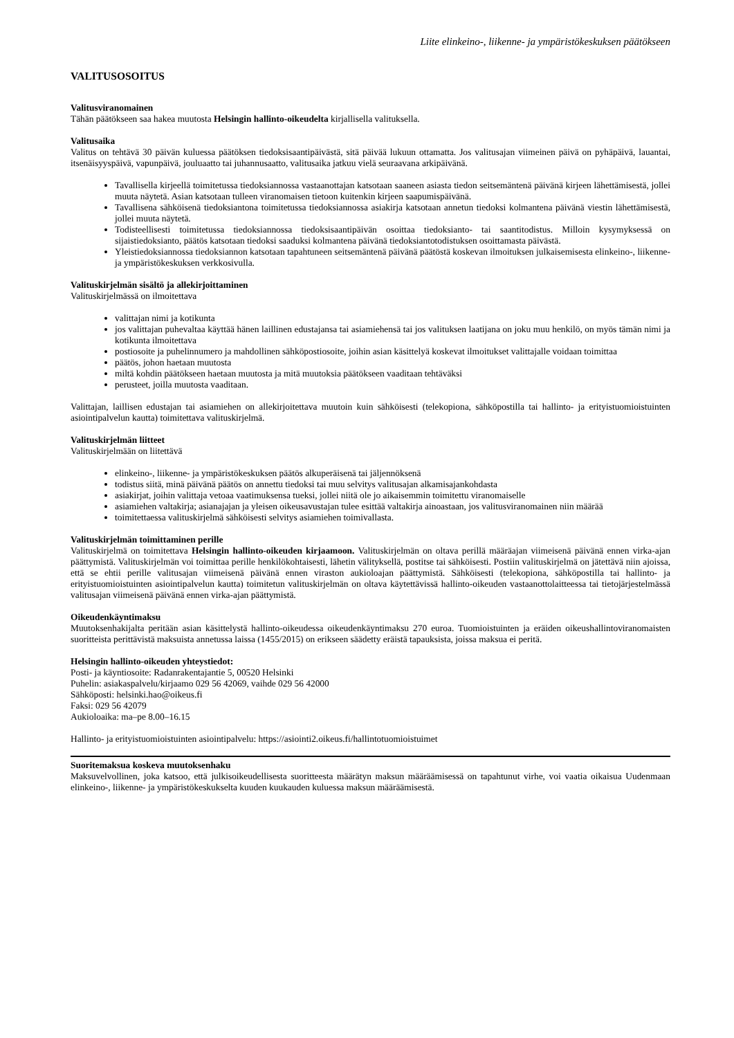Liite elinkeino-, liikenne- ja ympäristökeskuksen päätökseen
VALITUSOSOITUS
Valitusviranomainen
Tähän päätökseen saa hakea muutosta Helsingin hallinto-oikeudelta kirjallisella valituksella.
Valitusaika
Valitus on tehtävä 30 päivän kuluessa päätöksen tiedoksisaantipäivästä, sitä päivää lukuun ottamatta. Jos valitusajan viimeinen päivä on pyhäpäivä, lauantai, itsenäisyyspäivä, vapunpäivä, jouluaatto tai juhannusaatto, valitusaika jatkuu vielä seuraavana arkipäivänä.
Tavallisella kirjeellä toimitetussa tiedoksiannossa vastaanottajan katsotaan saaneen asiasta tiedon seitsemäntenä päivänä kirjeen lähettämisestä, jollei muuta näytetä. Asian katsotaan tulleen viranomaisen tietoon kuitenkin kirjeen saapumispäivänä.
Tavallisena sähköisenä tiedoksiantona toimitetussa tiedoksiannossa asiakirja katsotaan annetun tiedoksi kolmantena päivänä viestin lähettämisestä, jollei muuta näytetä.
Todisteellisesti toimitetussa tiedoksiannossa tiedoksisaantipäivän osoittaa tiedoksianto- tai saantitodistus. Milloin kysymyksessä on sijaistiedoksianto, päätös katsotaan tiedoksi saaduksi kolmantena päivänä tiedoksiantotodistuksen osoittamasta päivästä.
Yleistiedoksiannossa tiedoksiannon katsotaan tapahtuneen seitsemäntenä päivänä päätöstä koskevan ilmoituksen julkaisemisesta elinkeino-, liikenne- ja ympäristökeskuksen verkkosivulla.
Valituskirjelmän sisältö ja allekirjoittaminen
Valituskirjelmässä on ilmoitettava
valittajan nimi ja kotikunta
jos valittajan puhevaltaa käyttää hänen laillinen edustajansa tai asiamiehensä tai jos valituksen laatijana on joku muu henkilö, on myös tämän nimi ja kotikunta ilmoitettava
postiosoite ja puhelinnumero ja mahdollinen sähköpostiosoite, joihin asian käsittelyä koskevat ilmoitukset valittajalle voidaan toimittaa
päätös, johon haetaan muutosta
miltä kohdin päätökseen haetaan muutosta ja mitä muutoksia päätökseen vaaditaan tehtäväksi
perusteet, joilla muutosta vaaditaan.
Valittajan, laillisen edustajan tai asiamiehen on allekirjoitettava muutoin kuin sähköisesti (telekopiona, sähköpostilla tai hallinto- ja erityistuomioistuinten asiointipalvelun kautta) toimitettava valituskirjelmä.
Valituskirjelmän liitteet
Valituskirjelmään on liitettävä
elinkeino-, liikenne- ja ympäristökeskuksen päätös alkuperäisenä tai jäljennöksenä
todistus siitä, minä päivänä päätös on annettu tiedoksi tai muu selvitys valitusajan alkamisajankohdasta
asiakirjat, joihin valittaja vetoaa vaatimuksensa tueksi, jollei niitä ole jo aikaisemmin toimitettu viranomaiselle
asiamiehen valtakirja; asianajajan ja yleisen oikeusavustajan tulee esittää valtakirja ainoastaan, jos valitusviranomainen niin määrää
toimitettaessa valituskirjelmä sähköisesti selvitys asiamiehen toimivallasta.
Valituskirjelmän toimittaminen perille
Valituskirjelmä on toimitettava Helsingin hallinto-oikeuden kirjaamoon. Valituskirjelmän on oltava perillä määräajan viimeisenä päivänä ennen virka-ajan päättymistä. Valituskirjelmän voi toimittaa perille henkilökohtaisesti, lähetin välityksellä, postitse tai sähköisesti. Postiin valituskirjelmä on jätettävä niin ajoissa, että se ehtii perille valitusajan viimeisenä päivänä ennen viraston aukioloajan päättymistä. Sähköisesti (telekopiona, sähköpostilla tai hallinto- ja erityistuomioistuinten asiointipalvelun kautta) toimitetun valituskirjelmän on oltava käytettävissä hallinto-oikeuden vastaanottolaitteessa tai tietojärjestelmässä valitusajan viimeisenä päivänä ennen virka-ajan päättymistä.
Oikeudenkäyntimaksu
Muutoksenhakijalta peritään asian käsittelystä hallinto-oikeudessa oikeudenkäyntimaksu 270 euroa. Tuomioistuinten ja eräiden oikeushallintoviranomaisten suoritteista perittävistä maksuista annetussa laissa (1455/2015) on erikseen säädetty eräistä tapauksista, joissa maksua ei peritä.
Helsingin hallinto-oikeuden yhteystiedot:
Posti- ja käyntiosoite: Radanrakentajantie 5, 00520 Helsinki
Puhelin: asiakaspalvelu/kirjaamo 029 56 42069, vaihde 029 56 42000
Sähköposti: helsinki.hao@oikeus.fi
Faksi: 029 56 42079
Aukioloaika: ma–pe 8.00–16.15
Hallinto- ja erityistuomioistuinten asiointipalvelu: https://asiointi2.oikeus.fi/hallintotuomioistuimet
Suoritemaksua koskeva muutoksenhaku
Maksuvelvollinen, joka katsoo, että julkisoikeudellisesta suoritteesta määrätyn maksun määräämisessä on tapahtunut virhe, voi vaatia oikaisua Uudenmaan elinkeino-, liikenne- ja ympäristökeskukselta kuuden kuukauden kuluessa maksun määräämisestä.